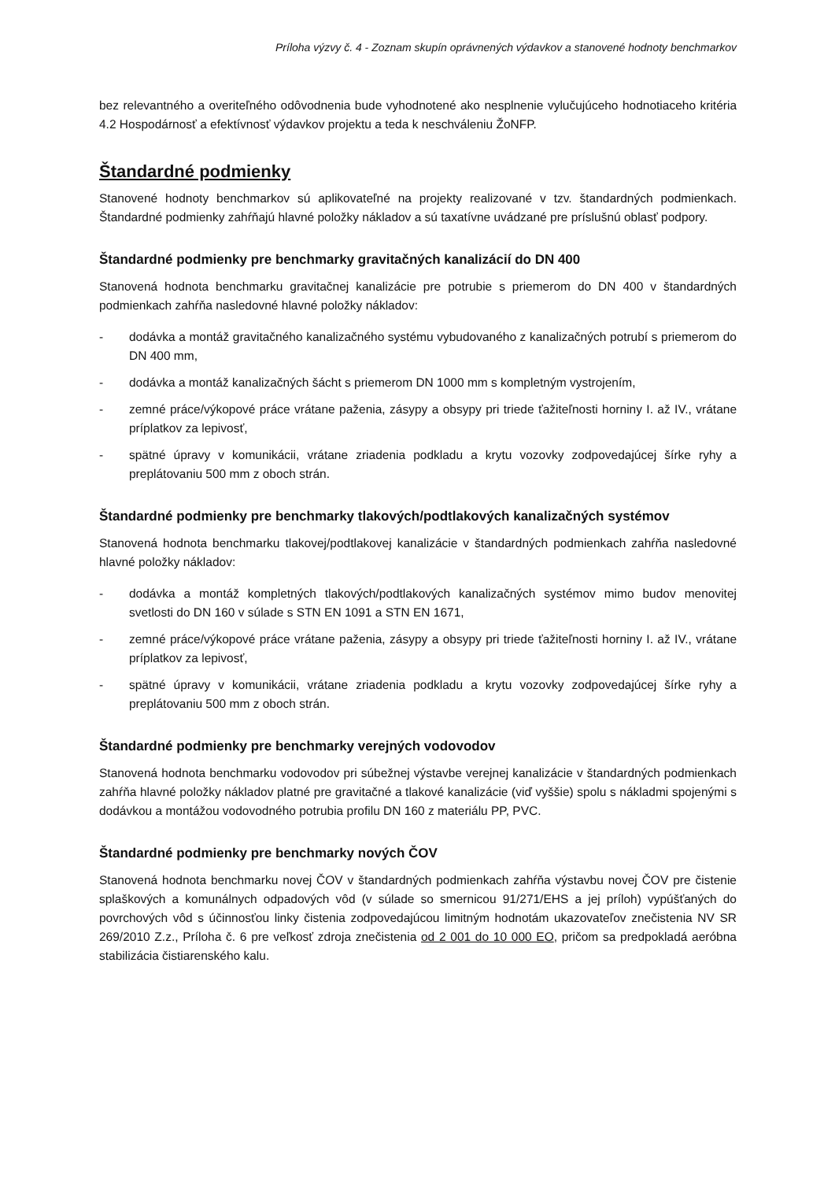Príloha výzvy č. 4 - Zoznam skupín oprávnených výdavkov a stanovené hodnoty benchmarkov
bez relevantného a overiteľného odôvodnenia bude vyhodnotené ako nesplnenie vylučujúceho hodnotiaceho kritéria 4.2 Hospodárnosť a efektívnosť výdavkov projektu a teda k neschváleniu ŽoNFP.
Štandardné podmienky
Stanovené hodnoty benchmarkov sú aplikovateľné na projekty realizované v tzv. štandardných podmienkach. Štandardné podmienky zahŕňajú hlavné položky nákladov a sú taxatívne uvádzané pre príslušnú oblasť podpory.
Štandardné podmienky pre benchmarky gravitačných kanalizácií do DN 400
Stanovená hodnota benchmarku gravitačnej kanalizácie pre potrubie s priemerom do DN 400 v štandardných podmienkach zahŕňa nasledovné hlavné položky nákladov:
- dodávka a montáž gravitačného kanalizačného systému vybudovaného z kanalizačných potrubí s priemerom do DN 400 mm,
- dodávka a montáž kanalizačných šácht s priemerom DN 1000 mm s kompletným vystrojením,
- zemné práce/výkopové práce vrátane paženia, zásypy a obsypy pri triede ťažiteľnosti horniny I. až IV., vrátane príplatkov za lepivosť,
- spätné úpravy v komunikácii, vrátane zriadenia podkladu a krytu vozovky zodpovedajúcej šírke ryhy a preplátovaniu 500 mm z oboch strán.
Štandardné podmienky pre benchmarky tlakových/podtlakových kanalizačných systémov
Stanovená hodnota benchmarku tlakovej/podtlakovej kanalizácie v štandardných podmienkach zahŕňa nasledovné hlavné položky nákladov:
- dodávka a montáž kompletných tlakových/podtlakových kanalizačných systémov mimo budov menovitej svetlosti do DN 160 v súlade s STN EN 1091 a STN EN 1671,
- zemné práce/výkopové práce vrátane paženia, zásypy a obsypy pri triede ťažiteľnosti horniny I. až IV., vrátane príplatkov za lepivosť,
- spätné úpravy v komunikácii, vrátane zriadenia podkladu a krytu vozovky zodpovedajúcej šírke ryhy a preplátovaniu 500 mm z oboch strán.
Štandardné podmienky pre benchmarky verejných vodovodov
Stanovená hodnota benchmarku vodovodov pri súbežnej výstavbe verejnej kanalizácie v štandardných podmienkach zahŕňa hlavné položky nákladov platné pre gravitačné a tlakové kanalizácie (viď vyššie) spolu s nákladmi spojenými s dodávkou a montážou vodovodného potrubia profilu DN 160 z materiálu PP, PVC.
Štandardné podmienky pre benchmarky nových ČOV
Stanovená hodnota benchmarku novej ČOV v štandardných podmienkach zahŕňa výstavbu novej ČOV pre čistenie splaškových a komunálnych odpadových vôd (v súlade so smernicou 91/271/EHS a jej príloh) vypúšťaných do povrchových vôd s účinnosťou linky čistenia zodpovedajúcou limitným hodnotám ukazovateľov znečistenia NV SR 269/2010 Z.z., Príloha č. 6 pre veľkosť zdroja znečistenia od 2 001 do 10 000 EO, pričom sa predpokladá aeróbna stabilizácia čistiarenského kalu.